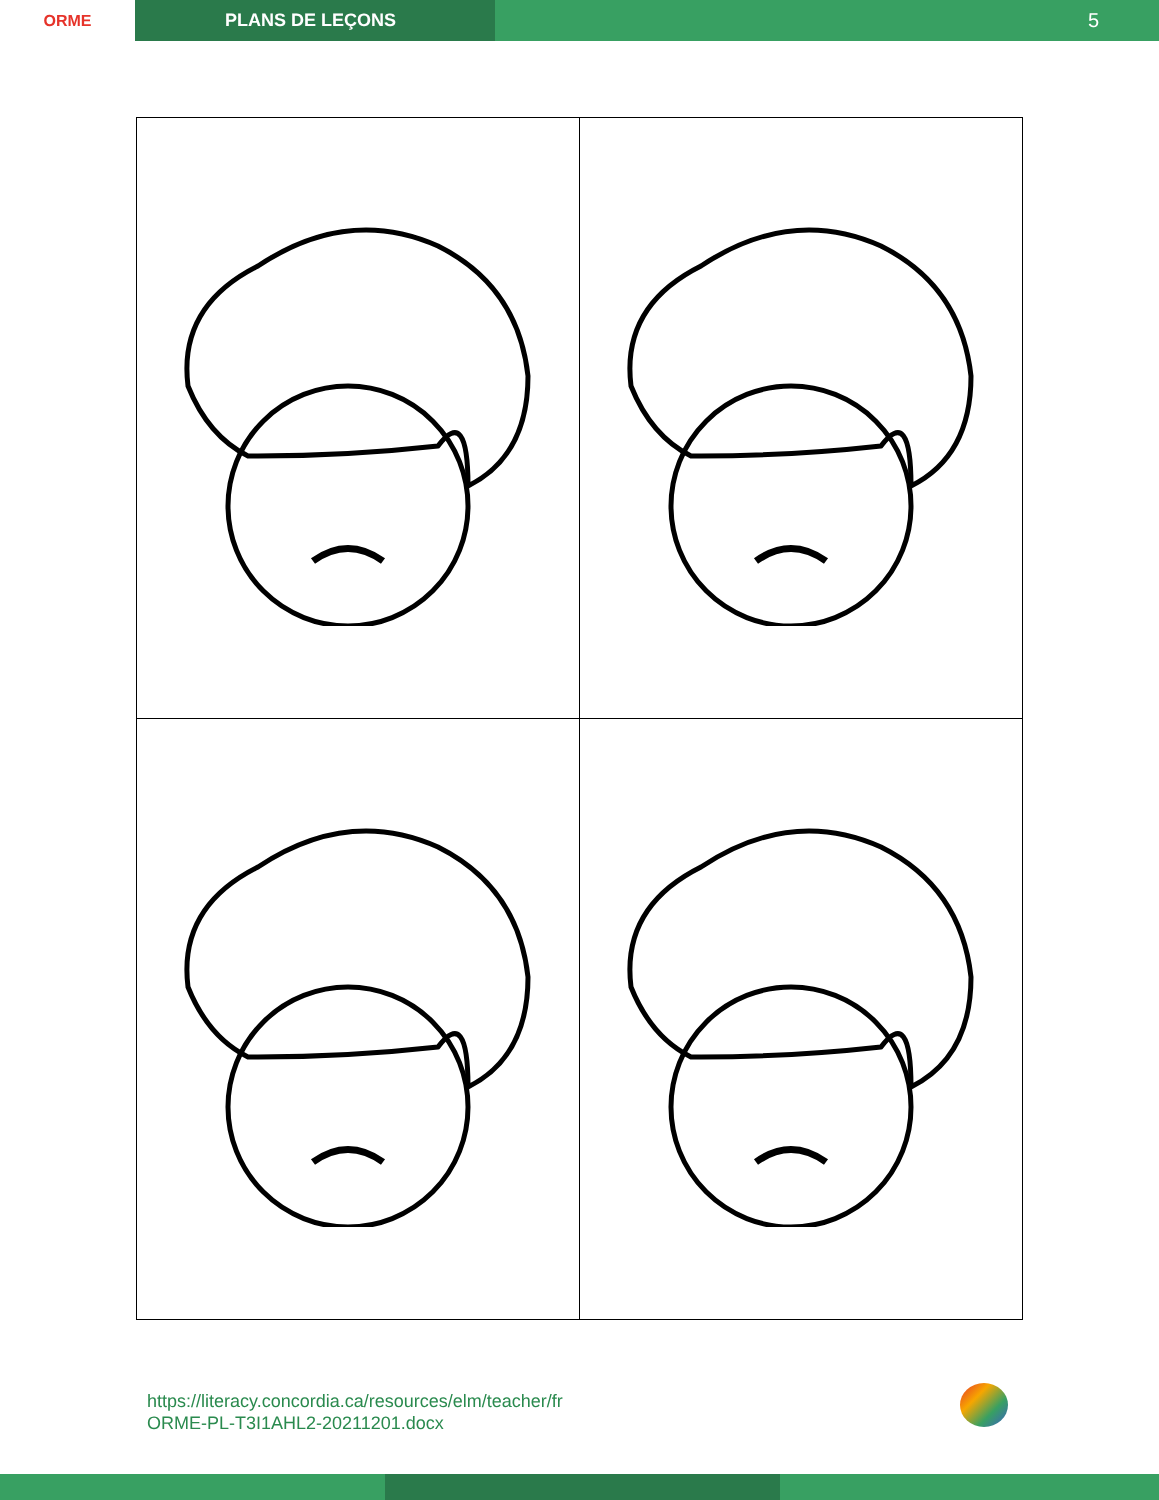ORME PLANS DE LEÇONS
5
https://literacy.concordia.ca/resources/elm/teacher/fr
ORME-PL-T3I1AHL2-20211201.docx